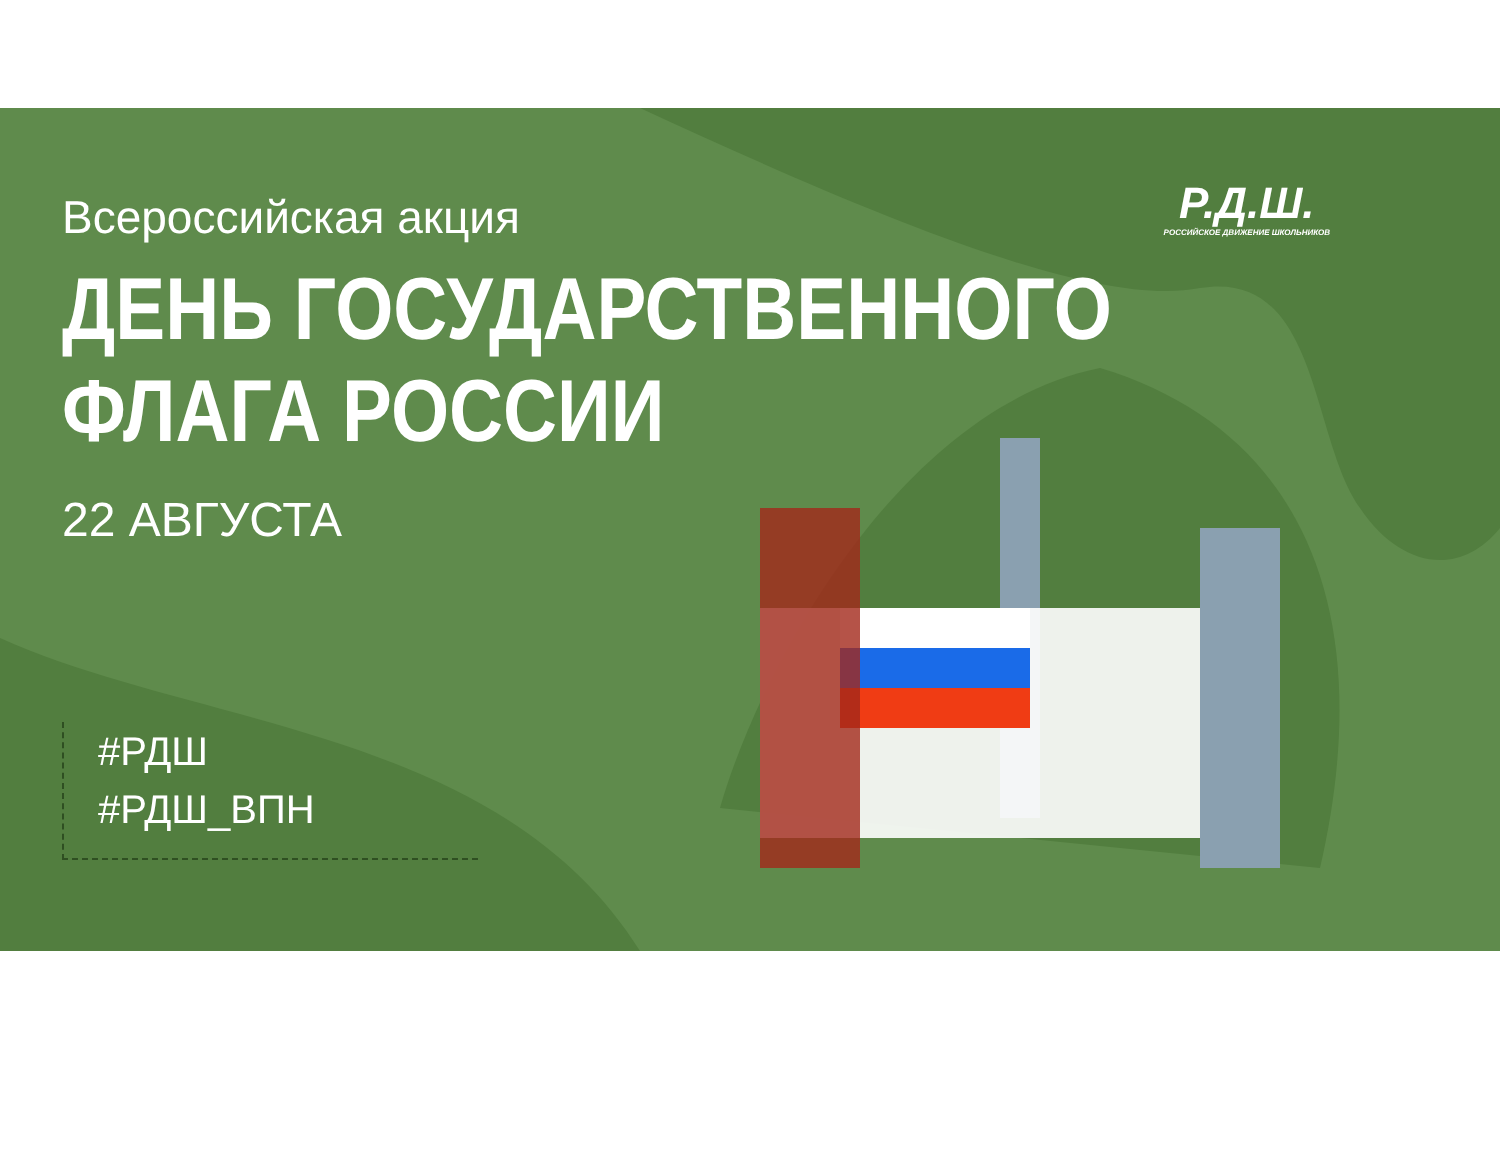Р.Д.Ш.
РОССИЙСКОЕ ДВИЖЕНИЕ ШКОЛЬНИКОВ
Всероссийская акция
ДЕНЬ ГОСУДАРСТВЕННОГО
ФЛАГА РОССИИ
22 АВГУСТА
#РДШ
#РДШ_ВПН